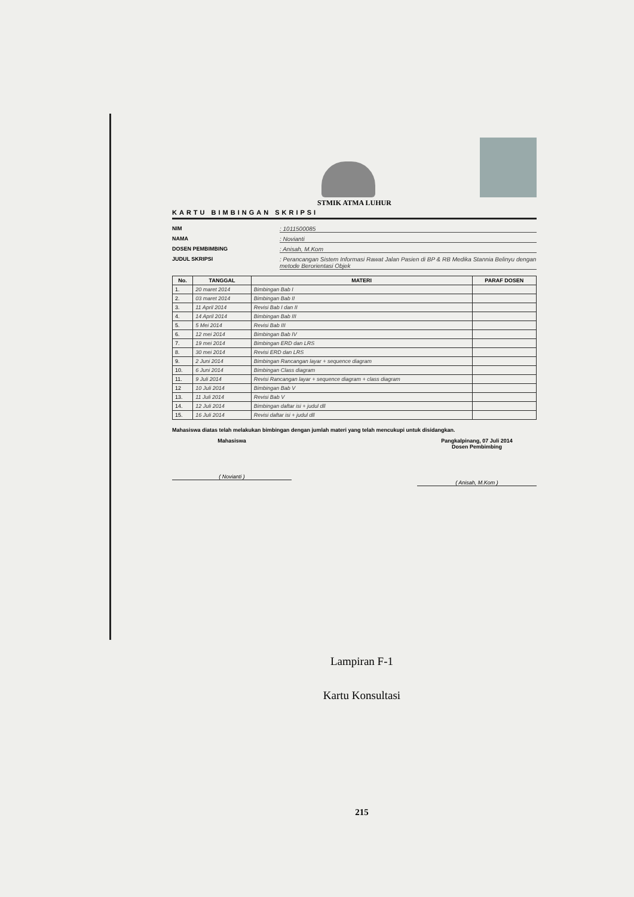STMIK ATMA LUHUR
KARTU BIMBINGAN SKRIPSI
NIM: 1011500085
NAMA: Novianti
DOSEN PEMBIMBING: Anisah, M.Kom
JUDUL SKRIPSI: Perancangan Sistem Informasi Rawat Jalan Pasien di BP & RB Medika Stannia Belinyu dengan metode Berorientasi Objek
| No. | TANGGAL | MATERI | PARAF DOSEN |
| --- | --- | --- | --- |
| 1. | 20 maret 2014 | Bimbingan Bab I | |
| 2. | 03 maret 2014 | Bimbingan Bab II | |
| 3. | 11 April 2014 | Revisi Bab I dan II | |
| 4. | 14 April 2014 | Bimbingan Bab III | |
| 5. | 5 Mei 2014 | Revisi Bab III | |
| 6. | 12 mei 2014 | Bimbingan Bab IV | |
| 7. | 19 mei 2014 | Bimbingan ERD dan LRS | |
| 8. | 30 mei 2014 | Revisi ERD dan LRS | |
| 9. | 2 Juni 2014 | Bimbingan Rancangan layar + sequence diagram | |
| 10. | 6 Juni 2014 | Bimbingan Class diagram | |
| 11. | 9 Juli 2014 | Revisi Rancangan layar + sequence diagram + class diagram | |
| 12 | 10 Juli 2014 | Bimbingan Bab V | |
| 13. | 11 Juli 2014 | Revisi Bab V | |
| 14. | 12 Juli 2014 | Bimbingan daftar isi + judul dll | |
| 15. | 16 Juli 2014 | Revisi daftar isi + judul dll | |
Mahasiswa diatas telah melakukan bimbingan dengan jumlah materi yang telah mencukupi untuk disidangkan.
Mahasiswa
( Novianti )
Pangkalpinang, 07 Juli 2014
Dosen Pembimbing
( Anisah, M.Kom )
Lampiran F-1
Kartu Konsultasi
215